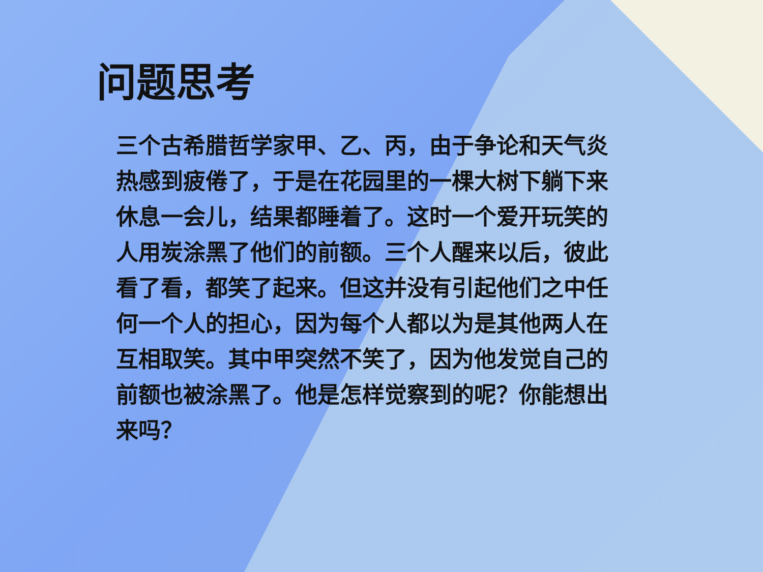问题思考
三个古希腊哲学家甲、乙、丙，由于争论和天气炎热感到疲倦了，于是在花园里的一棵大树下躺下来休息一会儿，结果都睡着了。这时一个爱开玩笑的人用炭涂黑了他们的前额。三个人醒来以后，彼此看了看，都笑了起来。但这并没有引起他们之中任何一个人的担心，因为每个人都以为是其他两人在互相取笑。其中甲突然不笑了，因为他发觉自己的前额也被涂黑了。他是怎样觉察到的呢？你能想出来吗？